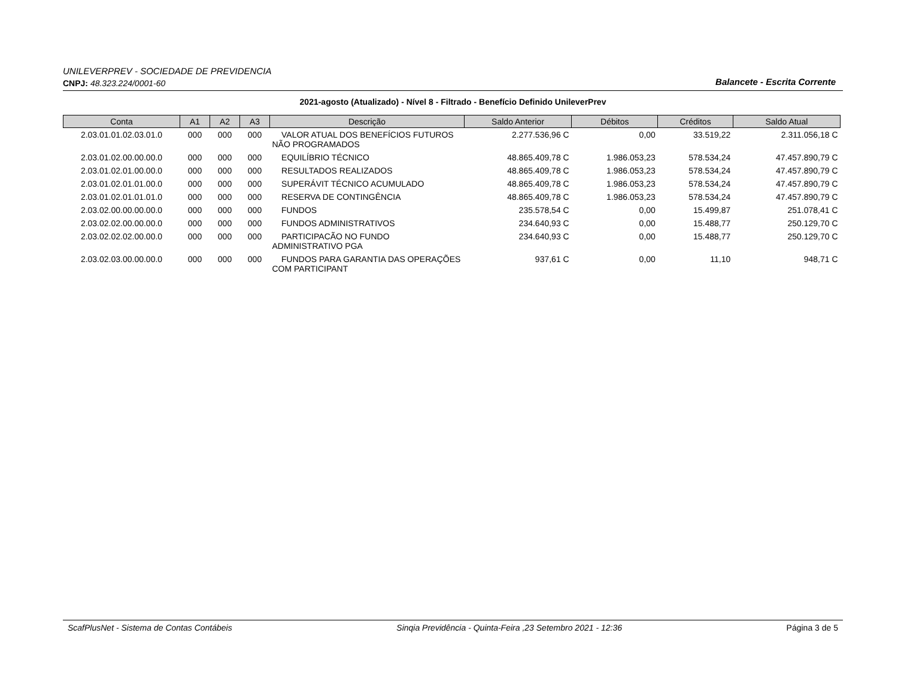UNILEVERPREV - SOCIEDADE DE PREVIDENCIA
CNPJ: 48.323.224/0001-60
Balancete - Escrita Corrente
2021-agosto (Atualizado) - Nível 8 - Filtrado - Benefício Definido UnileverPrev
| Conta | A1 | A2 | A3 | Descrição | Saldo Anterior | Débitos | Créditos | Saldo Atual |
| --- | --- | --- | --- | --- | --- | --- | --- | --- |
| 2.03.01.01.02.03.01.0 | 000 | 000 | 000 | VALOR ATUAL DOS BENEFÍCIOS FUTUROS NÃO PROGRAMADOS | 2.277.536,96 C | 0,00 | 33.519,22 | 2.311.056,18 C |
| 2.03.01.02.00.00.00.0 | 000 | 000 | 000 | EQUILÍBRIO TÉCNICO | 48.865.409,78 C | 1.986.053,23 | 578.534,24 | 47.457.890,79 C |
| 2.03.01.02.01.00.00.0 | 000 | 000 | 000 | RESULTADOS REALIZADOS | 48.865.409,78 C | 1.986.053,23 | 578.534,24 | 47.457.890,79 C |
| 2.03.01.02.01.01.00.0 | 000 | 000 | 000 | SUPERÁVIT TÉCNICO ACUMULADO | 48.865.409,78 C | 1.986.053,23 | 578.534,24 | 47.457.890,79 C |
| 2.03.01.02.01.01.01.0 | 000 | 000 | 000 | RESERVA DE CONTINGÊNCIA | 48.865.409,78 C | 1.986.053,23 | 578.534,24 | 47.457.890,79 C |
| 2.03.02.00.00.00.00.0 | 000 | 000 | 000 | FUNDOS | 235.578,54 C | 0,00 | 15.499,87 | 251.078,41 C |
| 2.03.02.02.00.00.00.0 | 000 | 000 | 000 | FUNDOS ADMINISTRATIVOS | 234.640,93 C | 0,00 | 15.488,77 | 250.129,70 C |
| 2.03.02.02.02.00.00.0 | 000 | 000 | 000 | PARTICIPACÃO NO FUNDO ADMINISTRATIVO PGA | 234.640,93 C | 0,00 | 15.488,77 | 250.129,70 C |
| 2.03.02.03.00.00.00.0 | 000 | 000 | 000 | FUNDOS PARA GARANTIA DAS OPERAÇÕES COM PARTICIPANT | 937,61 C | 0,00 | 11,10 | 948,71 C |
ScafPlusNet - Sistema de Contas Contábeis Sinqia Previdência - Quinta-Feira ,23 Setembro 2021 - 12:36 Página 3 de 5